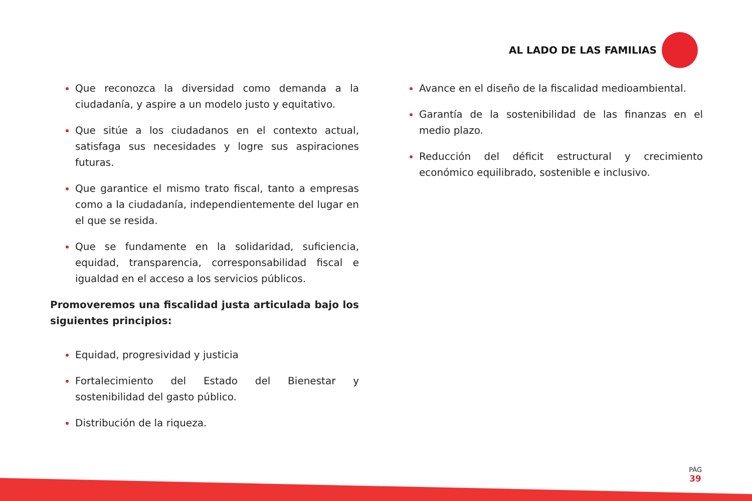AL LADO DE LAS FAMILIAS
Que reconozca la diversidad como demanda a la ciudadanía, y aspire a un modelo justo y equitativo.
Que sitúe a los ciudadanos en el contexto actual, satisfaga sus necesidades y logre sus aspiraciones futuras.
Que garantice el mismo trato fiscal, tanto a empresas como a la ciudadanía, independientemente del lugar en el que se resida.
Que se fundamente en la solidaridad, suficiencia, equidad, transparencia, corresponsabilidad fiscal e igualdad en el acceso a los servicios públicos.
Promoveremos una fiscalidad justa articulada bajo los siguientes principios:
Equidad, progresividad y justicia
Fortalecimiento del Estado del Bienestar y sostenibilidad del gasto público.
Distribución de la riqueza.
Avance en el diseño de la fiscalidad medioambiental.
Garantía de la sostenibilidad de las finanzas en el medio plazo.
Reducción del déficit estructural y crecimiento económico equilibrado, sostenible e inclusivo.
PÁG
39